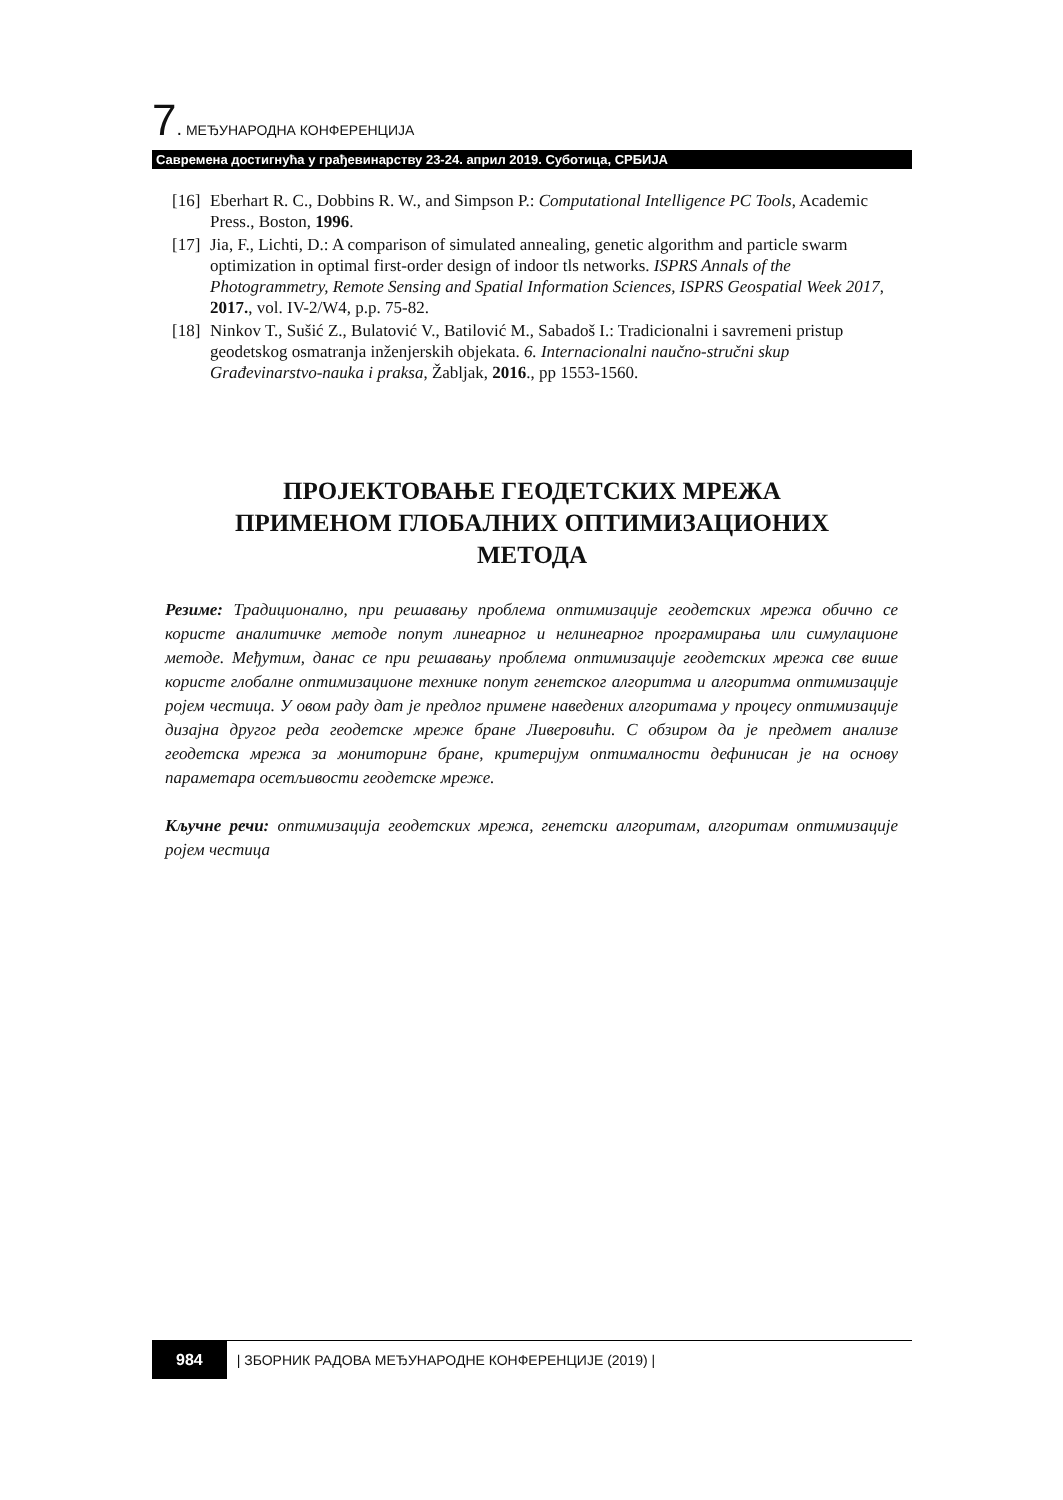7. МЕЂУНАРОДНА КОНФЕРЕНЦИЈА
Савремена достигнућа у грађевинарству 23-24. април 2019. Суботица, СРБИЈА
[16] Eberhart R. C., Dobbins R. W., and Simpson P.: Computational Intelligence PC Tools, Academic Press., Boston, 1996.
[17] Jia, F., Lichti, D.: A comparison of simulated annealing, genetic algorithm and particle swarm optimization in optimal first-order design of indoor tls networks. ISPRS Annals of the Photogrammetry, Remote Sensing and Spatial Information Sciences, ISPRS Geospatial Week 2017, 2017., vol. IV-2/W4, p.p. 75-82.
[18] Ninkov T., Sušić Z., Bulatović V., Batilović M., Sabadoš I.: Tradicionalni i savremeni pristup geodetskog osmatranja inženjerskih objekata. 6. Internacionalni naučno-stručni skup Građevinarstvo-nauka i praksa, Žabljak, 2016., pp 1553-1560.
ПРОЈЕКТОВАЊЕ ГЕОДЕТСКИХ МРЕЖА
ПРИМЕНОМ ГЛОБАЛНИХ ОПТИМИЗАЦИОНИХ
МЕТОДА
Резиме: Традиционално, при решавању проблема оптимизације геодетских мрежа обично се користе аналитичке методе попут линеарног и нелинеарног програмирања или симулационе методе. Међутим, данас се при решавању проблема оптимизације геодетских мрежа све више користе глобалне оптимизационе технике попут генетског алгоритма и алгоритма оптимизације ројем честица. У овом раду дат је предлог примене наведених алгоритама у процесу оптимизације дизајна другог реда геодетске мреже бране Ливеровићи. С обзиром да је предмет анализе геодетска мрежа за мониторинг бране, критеријум оптималности дефинисан је на основу параметара осетљивости геодетске мреже.
Кључне речи: оптимизација геодетских мрежа, генетски алгоритам, алгоритам оптимизације ројем честица
984 | ЗБОРНИК РАДОВА МЕЂУНАРОДНЕ КОНФЕРЕНЦИЈЕ (2019) |